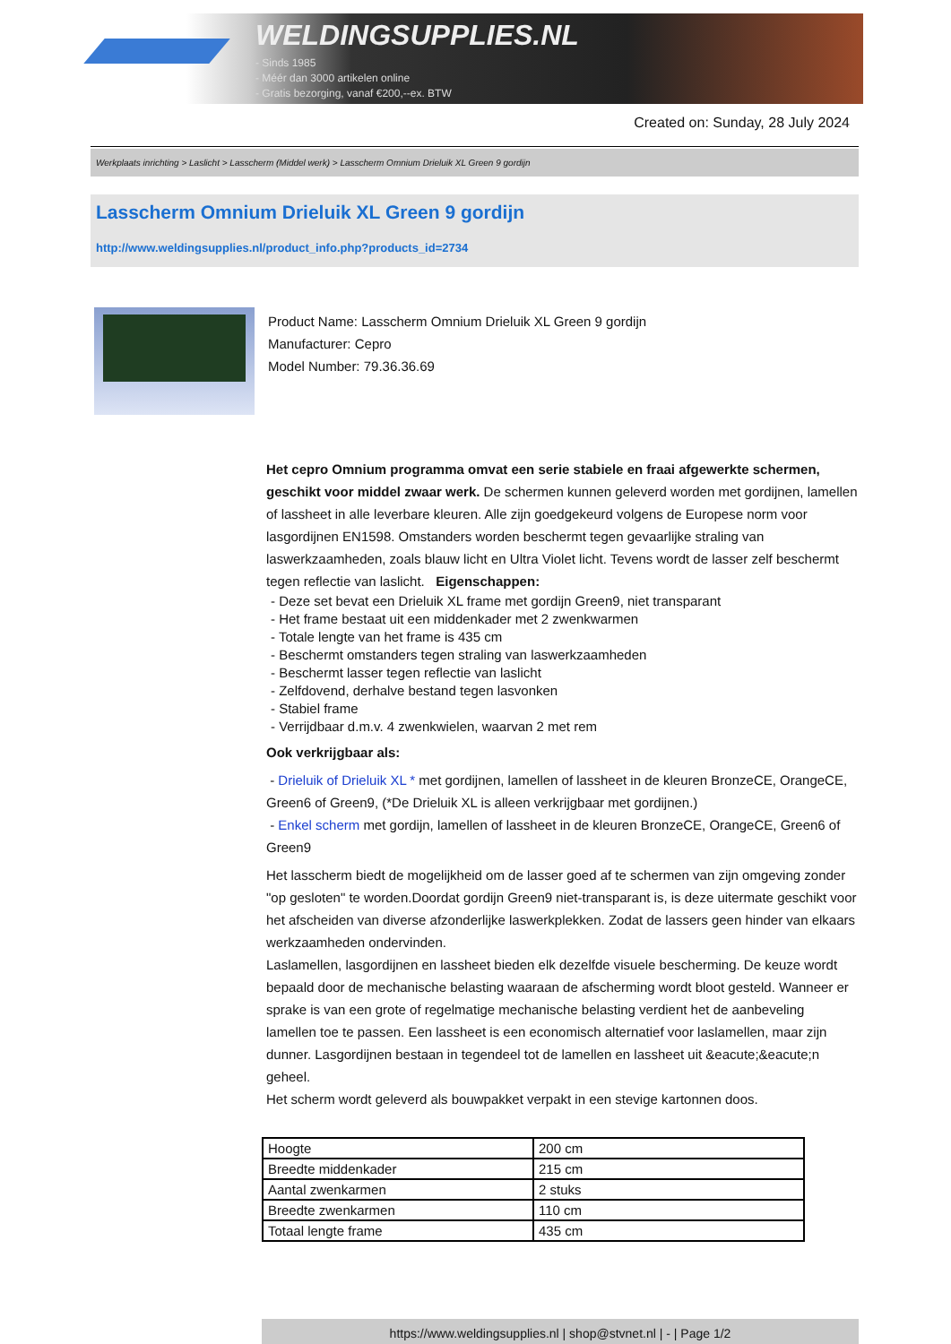WELDINGSUPPLIES.NL
- Sinds 1985
- Méér dan 3000 artikelen online
- Gratis bezorging, vanaf €200,--ex. BTW
Created on: Sunday, 28 July 2024
Werkplaats inrichting > Laslicht > Lasscherm (Middel werk) > Lasscherm Omnium Drieluik XL Green 9 gordijn
Lasscherm Omnium Drieluik XL Green 9 gordijn
http://www.weldingsupplies.nl/product_info.php?products_id=2734
Product Name: Lasscherm Omnium Drieluik XL Green 9 gordijn
Manufacturer: Cepro
Model Number: 79.36.36.69
Het cepro Omnium programma omvat een serie stabiele en fraai afgewerkte schermen, geschikt voor middel zwaar werk. De schermen kunnen geleverd worden met gordijnen, lamellen of lassheet in alle leverbare kleuren. Alle zijn goedgekeurd volgens de Europese norm voor lasgordijnen EN1598. Omstanders worden beschermt tegen gevaarlijke straling van laswerkzaamheden, zoals blauw licht en Ultra Violet licht. Tevens wordt de lasser zelf beschermt tegen reflectie van laslicht. Eigenschappen:
- Deze set bevat een Drieluik XL frame met gordijn Green9, niet transparant
- Het frame bestaat uit een middenkader met 2 zwenkwarmen
- Totale lengte van het frame is 435 cm
- Beschermt omstanders tegen straling van laswerkzaamheden
- Beschermt lasser tegen reflectie van laslicht
- Zelfdovend, derhalve bestand tegen lasvonken
- Stabiel frame
- Verrijdbaar d.m.v. 4 zwenkwielen, waarvan 2 met rem
Ook verkrijgbaar als:
- Drieluik of Drieluik XL * met gordijnen, lamellen of lassheet in de kleuren BronzeCE, OrangeCE, Green6 of Green9, (*De Drieluik XL is alleen verkrijgbaar met gordijnen.)
- Enkel scherm met gordijn, lamellen of lassheet in de kleuren BronzeCE, OrangeCE, Green6 of Green9
Het lasscherm biedt de mogelijkheid om de lasser goed af te schermen van zijn omgeving zonder "op gesloten" te worden.Doordat gordijn Green9 niet-transparant is, is deze uitermate geschikt voor het afscheiden van diverse afzonderlijke laswerkplekken. Zodat de lassers geen hinder van elkaars werkzaamheden ondervinden.
Laslamellen, lasgordijnen en lassheet bieden elk dezelfde visuele bescherming. De keuze wordt bepaald door de mechanische belasting waaraan de afscherming wordt bloot gesteld. Wanneer er sprake is van een grote of regelmatige mechanische belasting verdient het de aanbeveling lamellen toe te passen. Een lassheet is een economisch alternatief voor laslamellen, maar zijn dunner. Lasgordijnen bestaan in tegendeel tot de lamellen en lassheet uit &eacute;&eacute;n geheel.
Het scherm wordt geleverd als bouwpakket verpakt in een stevige kartonnen doos.
| Hoogte | 200 cm |
| Breedte middenkader | 215 cm |
| Aantal zwenkarmen | 2 stuks |
| Breedte zwenkarmen | 110 cm |
| Totaal lengte frame | 435 cm |
https://www.weldingsupplies.nl | shop@stvnet.nl | - | Page 1/2